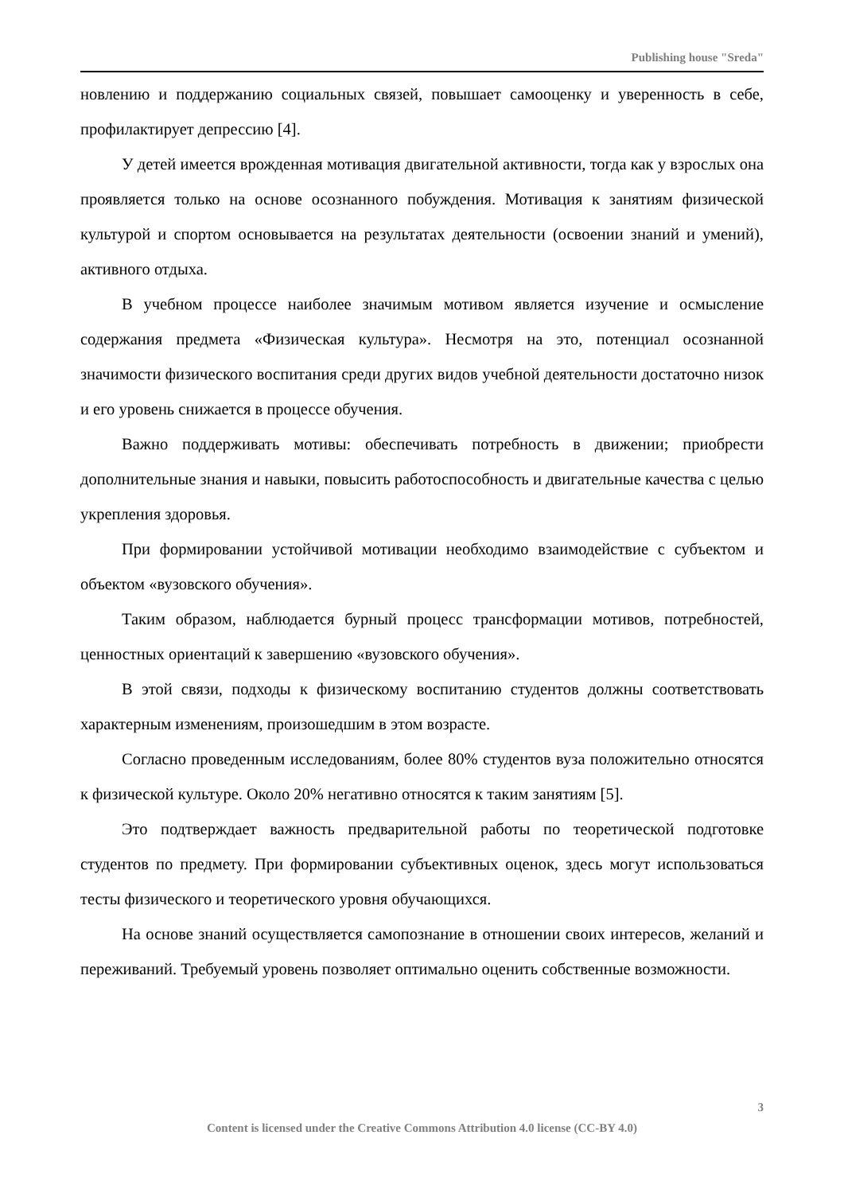Publishing house "Sreda"
новлению и поддержанию социальных связей, повышает самооценку и уверенность в себе, профилактирует депрессию [4].
У детей имеется врожденная мотивация двигательной активности, тогда как у взрослых она проявляется только на основе осознанного побуждения. Мотивация к занятиям физической культурой и спортом основывается на результатах деятельности (освоении знаний и умений), активного отдыха.
В учебном процессе наиболее значимым мотивом является изучение и осмысление содержания предмета «Физическая культура». Несмотря на это, потенциал осознанной значимости физического воспитания среди других видов учебной деятельности достаточно низок и его уровень снижается в процессе обучения.
Важно поддерживать мотивы: обеспечивать потребность в движении; приобрести дополнительные знания и навыки, повысить работоспособность и двигательные качества с целью укрепления здоровья.
При формировании устойчивой мотивации необходимо взаимодействие с субъектом и объектом «вузовского обучения».
Таким образом, наблюдается бурный процесс трансформации мотивов, потребностей, ценностных ориентаций к завершению «вузовского обучения».
В этой связи, подходы к физическому воспитанию студентов должны соответствовать характерным изменениям, произошедшим в этом возрасте.
Согласно проведенным исследованиям, более 80% студентов вуза положительно относятся к физической культуре. Около 20% негативно относятся к таким занятиям [5].
Это подтверждает важность предварительной работы по теоретической подготовке студентов по предмету. При формировании субъективных оценок, здесь могут использоваться тесты физического и теоретического уровня обучающихся.
На основе знаний осуществляется самопознание в отношении своих интересов, желаний и переживаний. Требуемый уровень позволяет оптимально оценить собственные возможности.
3
Content is licensed under the Creative Commons Attribution 4.0 license (CC-BY 4.0)